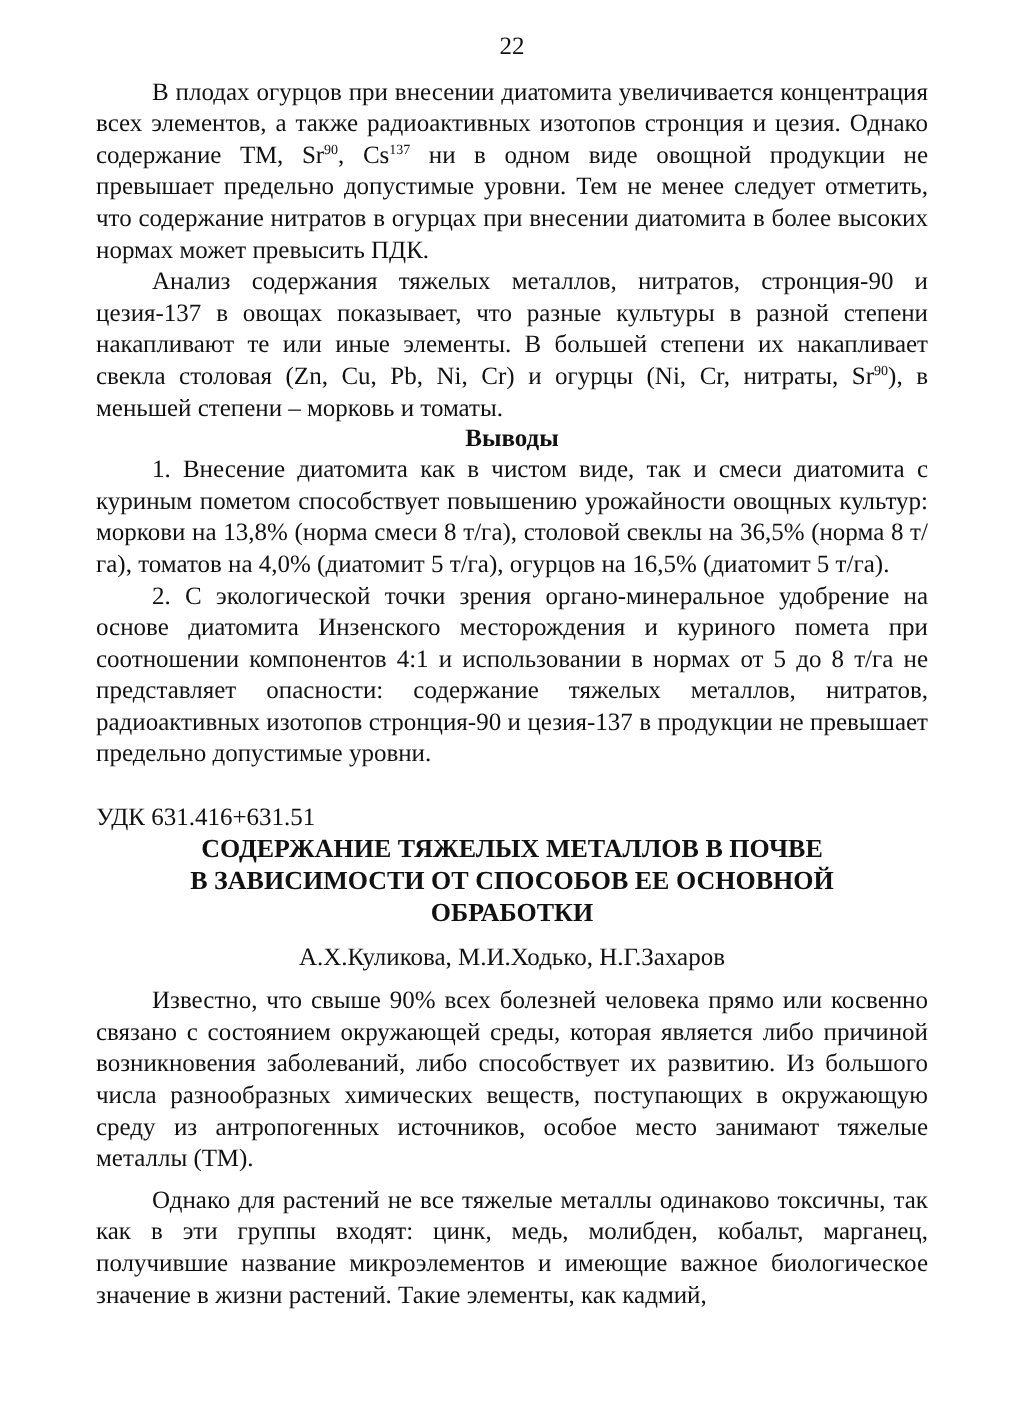22
В плодах огурцов при внесении диатомита увеличивается концентрация всех элементов, а также радиоактивных изотопов стронция и цезия. Однако содержание ТМ, Sr<sup>90</sup>, Cs<sup>137</sup> ни в одном виде овощной продукции не превышает предельно допустимые уровни. Тем не менее следует отметить, что содержание нитратов в огурцах при внесении диатомита в более высоких нормах может превысить ПДК.
Анализ содержания тяжелых металлов, нитратов, стронция-90 и цезия-137 в овощах показывает, что разные культуры в разной степени накапливают те или иные элементы. В большей степени их накапливает свекла столовая (Zn, Cu, Pb, Ni, Cr) и огурцы (Ni, Cr, нитраты, Sr<sup>90</sup>), в меньшей степени – морковь и томаты.
Выводы
1. Внесение диатомита как в чистом виде, так и смеси диатомита с куриным пометом способствует повышению урожайности овощных культур: моркови на 13,8% (норма смеси 8 т/га), столовой свеклы на 36,5% (норма 8 т/га), томатов на 4,0% (диатомит 5 т/га), огурцов на 16,5% (диатомит 5 т/га).
2. С экологической точки зрения органо-минеральное удобрение на основе диатомита Инзенского месторождения и куриного помета при соотношении компонентов 4:1 и использовании в нормах от 5 до 8 т/га не представляет опасности: содержание тяжелых металлов, нитратов, радиоактивных изотопов стронция-90 и цезия-137 в продукции не превышает предельно допустимые уровни.
УДК 631.416+631.51
СОДЕРЖАНИЕ ТЯЖЕЛЫХ МЕТАЛЛОВ В ПОЧВЕ
В ЗАВИСИМОСТИ ОТ СПОСОБОВ ЕЕ ОСНОВНОЙ
ОБРАБОТКИ
А.Х.Куликова, М.И.Ходько, Н.Г.Захаров
Известно, что свыше 90% всех болезней человека прямо или косвенно связано с состоянием окружающей среды, которая является либо причиной возникновения заболеваний, либо способствует их развитию. Из большого числа разнообразных химических веществ, поступающих в окружающую среду из антропогенных источников, особое место занимают тяжелые металлы (ТМ).
Однако для растений не все тяжелые металлы одинаково токсичны, так как в эти группы входят: цинк, медь, молибден, кобальт, марганец, получившие название микроэлементов и имеющие важное биологическое значение в жизни растений. Такие элементы, как кадмий,